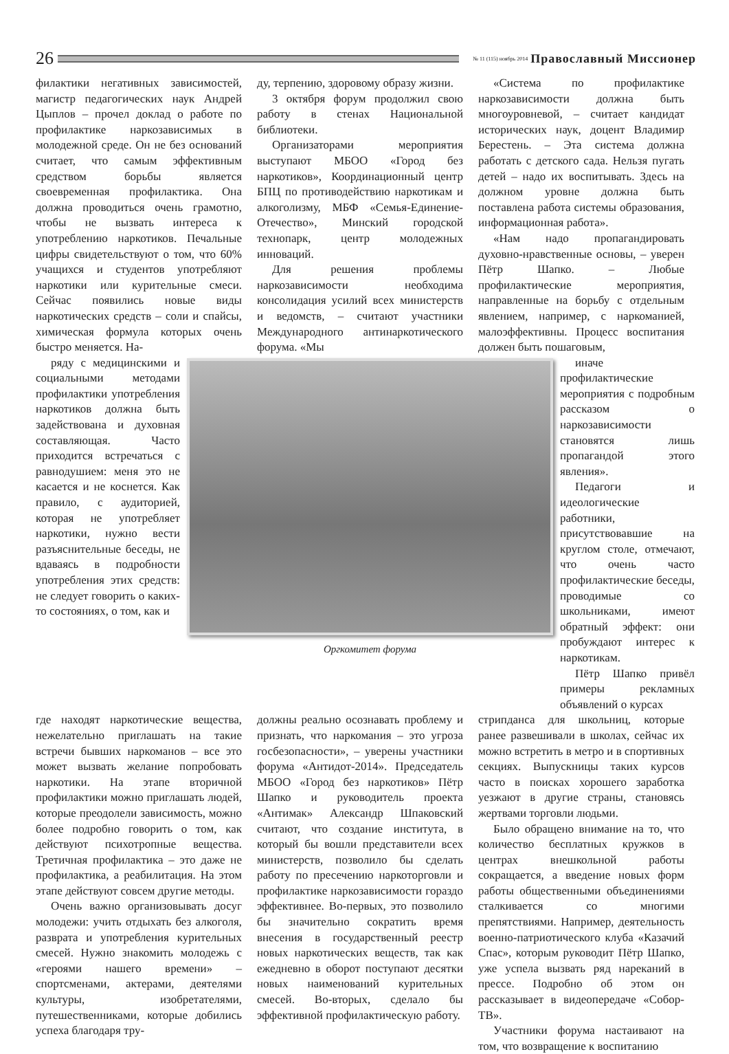26
№ 11 (115) ноябрь 2014 Православный Миссионер
филактики негативных зависимостей, магистр педагогических наук Андрей Цыплов – прочел доклад о работе по профилактике наркозависимых в молодежной среде. Он не без оснований считает, что самым эффективным средством борьбы является своевременная профилактика. Она должна проводиться очень грамотно, чтобы не вызвать интереса к употреблению наркотиков. Печальные цифры свидетельствуют о том, что 60% учащихся и студентов употребляют наркотики или курительные смеси. Сейчас появились новые виды наркотических средств – соли и спайсы, химическая формула которых очень быстро меняется. На-
ду, терпению, здоровому образу жизни.
3 октября форум продолжил свою работу в стенах Национальной библиотеки.
Организаторами мероприятия выступают МБОО «Город без наркотиков», Координационный центр БПЦ по противодействию наркотикам и алкоголизму, МБФ «Семья-Единение-Отечество», Минский городской технопарк, центр молодежных инноваций.
Для решения проблемы наркозависимости необходима консолидация усилий всех министерств и ведомств, – считают участники Международного антинаркотического форума. «Мы
«Система по профилактике наркозависимости должна быть многоуровневой, – считает кандидат исторических наук, доцент Владимир Берестень. – Эта система должна работать с детского сада. Нельзя пугать детей – надо их воспитывать. Здесь на должном уровне должна быть поставлена работа системы образования, информационная работа».
«Нам надо пропагандировать духовно-нравственные основы, – уверен Пётр Шапко. – Любые профилактические мероприятия, направленные на борьбу с отдельным явлением, например, с наркоманией, малоэффективны. Процесс воспитания должен быть пошаговым,
ряду с медицинскими и социальными методами профилактики употребления наркотиков должна быть задействована и духовная составляющая. Часто приходится встречаться с равнодушием: меня это не касается и не коснется. Как правило, с аудиторией, которая не употребляет наркотики, нужно вести разъяснительные беседы, не вдаваясь в подробности употребления этих средств: не следует говорить о каких-то состояниях, о том, как и
Оргкомитет форума
иначе профилактические мероприятия с подробным рассказом о наркозависимости становятся лишь пропагандой этого явления».
Педагоги и идеологические работники, присутствовавшие на круглом столе, отмечают, что очень часто профилактические беседы, проводимые со школьниками, имеют обратный эффект: они пробуждают интерес к наркотикам.
Пётр Шапко привёл примеры рекламных объявлений о курсах
где находят наркотические вещества, нежелательно приглашать на такие встречи бывших наркоманов – все это может вызвать желание попробовать наркотики. На этапе вторичной профилактики можно приглашать людей, которые преодолели зависимость, можно более подробно говорить о том, как действуют психотропные вещества. Третичная профилактика – это даже не профилактика, а реабилитация. На этом этапе действуют совсем другие методы.
Очень важно организовывать досуг молодежи: учить отдыхать без алкоголя, разврата и употребления курительных смесей. Нужно знакомить молодежь с «героями нашего времени» – спортсменами, актерами, деятелями культуры, изобретателями, путешественниками, которые добились успеха благодаря тру-
должны реально осознавать проблему и признать, что наркомания – это угроза госбезопасности», – уверены участники форума «Антидот-2014». Председатель МБОО «Город без наркотиков» Пётр Шапко и руководитель проекта «Антимак» Александр Шпаковский считают, что создание института, в который бы вошли представители всех министерств, позволило бы сделать работу по пресечению наркоторговли и профилактике наркозависимости гораздо эффективнее. Во-первых, это позволило бы значительно сократить время внесения в государственный реестр новых наркотических веществ, так как ежедневно в оборот поступают десятки новых наименований курительных смесей. Во-вторых, сделало бы эффективной профилактическую работу.
стрипданса для школьниц, которые ранее развешивали в школах, сейчас их можно встретить в метро и в спортивных секциях. Выпускницы таких курсов часто в поисках хорошего заработка уезжают в другие страны, становясь жертвами торговли людьми.
Было обращено внимание на то, что количество бесплатных кружков в центрах внешкольной работы сокращается, а введение новых форм работы общественными объединениями сталкивается со многими препятствиями. Например, деятельность военно-патриотического клуба «Казачий Спас», которым руководит Пётр Шапко, уже успела вызвать ряд нареканий в прессе. Подробно об этом он рассказывает в видеопередаче «Собор-ТВ».
Участники форума настаивают на том, что возвращение к воспитанию